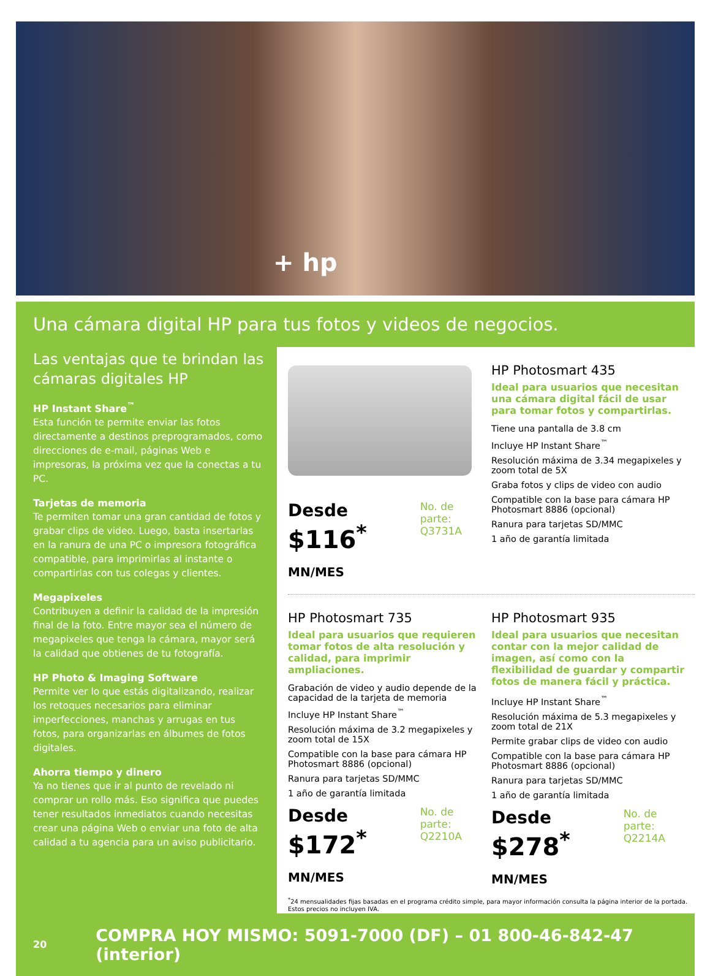+ hp
Una cámara digital HP para tus fotos y videos de negocios.
Las ventajas que te brindan las cámaras digitales HP
HP Instant Share<sup>™</sup>
Esta función te permite enviar las fotos directamente a destinos preprogramados, como direcciones de e-mail, páginas Web e impresoras, la próxima vez que la conectas a tu PC.
Tarjetas de memoria
Te permiten tomar una gran cantidad de fotos y grabar clips de video. Luego, basta insertarlas en la ranura de una PC o impresora fotográfica compatible, para imprimirlas al instante o compartirlas con tus colegas y clientes.
Megapixeles
Contribuyen a definir la calidad de la impresión final de la foto. Entre mayor sea el número de megapixeles que tenga la cámara, mayor será la calidad que obtienes de tu fotografía.
HP Photo & Imaging Software
Permite ver lo que estás digitalizando, realizar los retoques necesarios para eliminar imperfecciones, manchas y arrugas en tus fotos, para organizarlas en álbumes de fotos digitales.
Ahorra tiempo y dinero
Ya no tienes que ir al punto de revelado ni comprar un rollo más. Eso significa que puedes tener resultados inmediatos cuando necesitas crear una página Web o enviar una foto de alta calidad a tu agencia para un aviso publicitario.
Desde
$116<sup>*</sup> MN/MES
No. de parte:
Q3731A
HP Photosmart 435
Ideal para usuarios que necesitan una cámara digital fácil de usar para tomar fotos y compartirlas.
Tiene una pantalla de 3.8 cm
Incluye HP Instant Share<sup>™</sup>
Resolución máxima de 3.34 megapixeles y zoom total de 5X
Graba fotos y clips de video con audio
Compatible con la base para cámara HP Photosmart 8886 (opcional)
Ranura para tarjetas SD/MMC
1 año de garantía limitada
HP Photosmart 735
Ideal para usuarios que requieren tomar fotos de alta resolución y calidad, para imprimir ampliaciones.
Grabación de video y audio depende de la capacidad de la tarjeta de memoria
Incluye HP Instant Share<sup>™</sup>
Resolución máxima de 3.2 megapixeles y zoom total de 15X
Compatible con la base para cámara HP Photosmart 8886 (opcional)
Ranura para tarjetas SD/MMC
1 año de garantía limitada
Desde
$172<sup>*</sup> MN/MES
No. de parte:
Q2210A
HP Photosmart 935
Ideal para usuarios que necesitan contar con la mejor calidad de imagen, así como con la flexibilidad de guardar y compartir fotos de manera fácil y práctica.
Incluye HP Instant Share<sup>™</sup>
Resolución máxima de 5.3 megapixeles y zoom total de 21X
Permite grabar clips de video con audio
Compatible con la base para cámara HP Photosmart 8886 (opcional)
Ranura para tarjetas SD/MMC
1 año de garantía limitada
Desde
$278<sup>*</sup> MN/MES
No. de parte:
Q2214A
<sup>*</sup> 24 mensualidades fijas basadas en el programa crédito simple, para mayor información consulta la página interior de la portada.
Estos precios no incluyen IVA.
20 COMPRA HOY MISMO: 5091-7000 (DF) – 01 800-46-842-47 (interior)